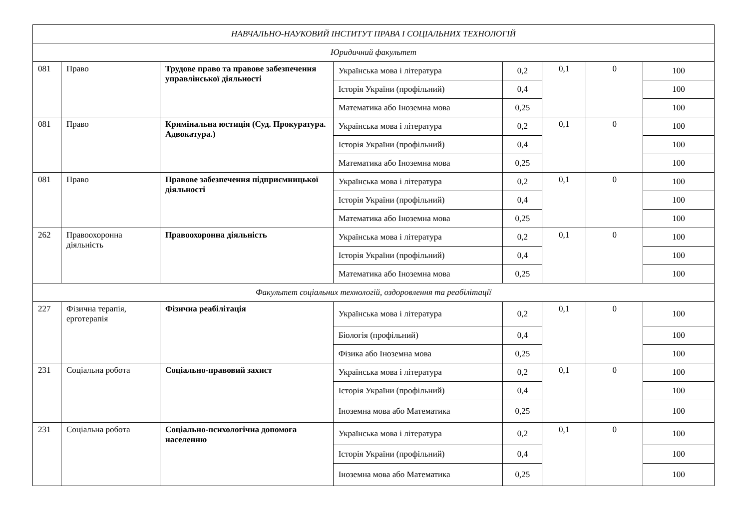| НАВЧАЛЬНО-НАУКОВИЙ ІНСТИТУТ ПРАВА І СОЦІАЛЬНИХ ТЕХНОЛОГІЙ | | | | | | | |
| Юридичний факультет | | | | | | | |
| 081 | Право | Трудове право та правове забезпечення управлінської діяльності | Українська мова і література | 0,2 | 0,1 | 0 | 100 |
| | | | Історія України (профільний) | 0,4 | | | 100 |
| | | | Математика або Іноземна мова | 0,25 | | | 100 |
| 081 | Право | Кримінальна юстиція (Суд. Прокуратура. Адвокатура.) | Українська мова і література | 0,2 | 0,1 | 0 | 100 |
| | | | Історія України (профільний) | 0,4 | | | 100 |
| | | | Математика або Іноземна мова | 0,25 | | | 100 |
| 081 | Право | Правове забезпечення підприємницької діяльності | Українська мова і література | 0,2 | 0,1 | 0 | 100 |
| | | | Історія України (профільний) | 0,4 | | | 100 |
| | | | Математика або Іноземна мова | 0,25 | | | 100 |
| 262 | Правоохоронна діяльність | Правоохоронна діяльність | Українська мова і література | 0,2 | 0,1 | 0 | 100 |
| | | | Історія України (профільний) | 0,4 | | | 100 |
| | | | Математика або Іноземна мова | 0,25 | | | 100 |
| Факультет соціальних технологій, оздоровлення та реабілітації | | | | | | | |
| 227 | Фізична терапія, ерготерапія | Фізична реабілітація | Українська мова і література | 0,2 | 0,1 | 0 | 100 |
| | | | Біологія (профільний) | 0,4 | | | 100 |
| | | | Фізика або Іноземна мова | 0,25 | | | 100 |
| 231 | Соціальна робота | Соціально-правовий захист | Українська мова і література | 0,2 | 0,1 | 0 | 100 |
| | | | Історія України (профільний) | 0,4 | | | 100 |
| | | | Іноземна мова або Математика | 0,25 | | | 100 |
| 231 | Соціальна робота | Соціально-психологічна допомога населенню | Українська мова і література | 0,2 | 0,1 | 0 | 100 |
| | | | Історія України (профільний) | 0,4 | | | 100 |
| | | | Іноземна мова або Математика | 0,25 | | | 100 |